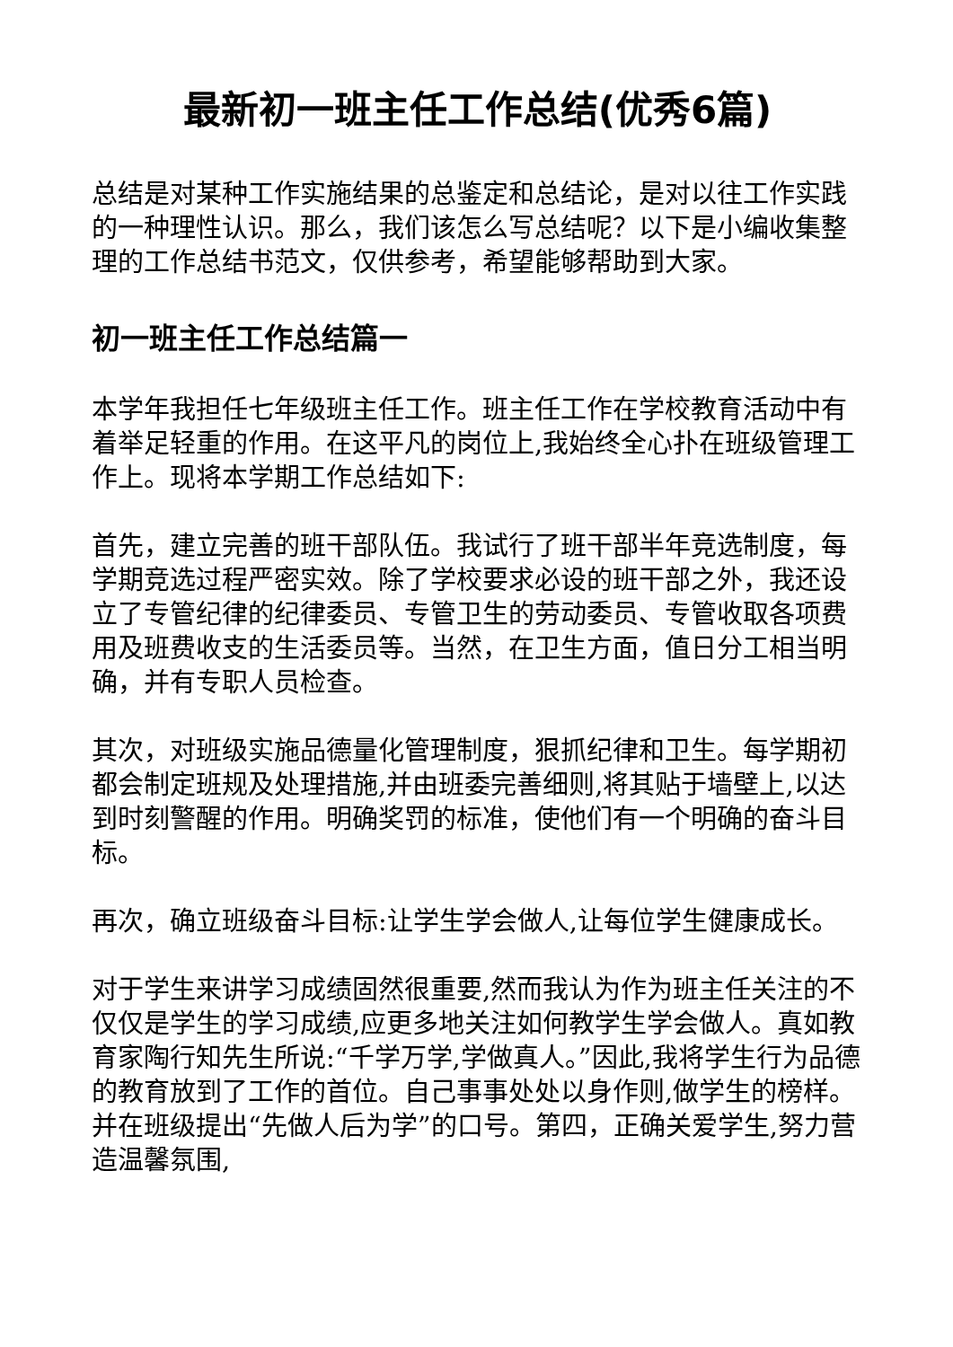最新初一班主任工作总结(优秀6篇)
总结是对某种工作实施结果的总鉴定和总结论，是对以往工作实践的一种理性认识。那么，我们该怎么写总结呢？以下是小编收集整理的工作总结书范文，仅供参考，希望能够帮助到大家。
初一班主任工作总结篇一
本学年我担任七年级班主任工作。班主任工作在学校教育活动中有着举足轻重的作用。在这平凡的岗位上,我始终全心扑在班级管理工作上。现将本学期工作总结如下:
首先，建立完善的班干部队伍。我试行了班干部半年竞选制度，每学期竞选过程严密实效。除了学校要求必设的班干部之外，我还设立了专管纪律的纪律委员、专管卫生的劳动委员、专管收取各项费用及班费收支的生活委员等。当然，在卫生方面，值日分工相当明确，并有专职人员检查。
其次，对班级实施品德量化管理制度，狠抓纪律和卫生。每学期初都会制定班规及处理措施,并由班委完善细则,将其贴于墙壁上,以达到时刻警醒的作用。明确奖罚的标准，使他们有一个明确的奋斗目标。
再次，确立班级奋斗目标:让学生学会做人,让每位学生健康成长。
对于学生来讲学习成绩固然很重要,然而我认为作为班主任关注的不仅仅是学生的学习成绩,应更多地关注如何教学生学会做人。真如教育家陶行知先生所说:“千学万学,学做真人。”因此,我将学生行为品德的教育放到了工作的首位。自己事事处处以身作则,做学生的榜样。并在班级提出“先做人后为学”的口号。第四，正确关爱学生,努力营造温馨氛围,